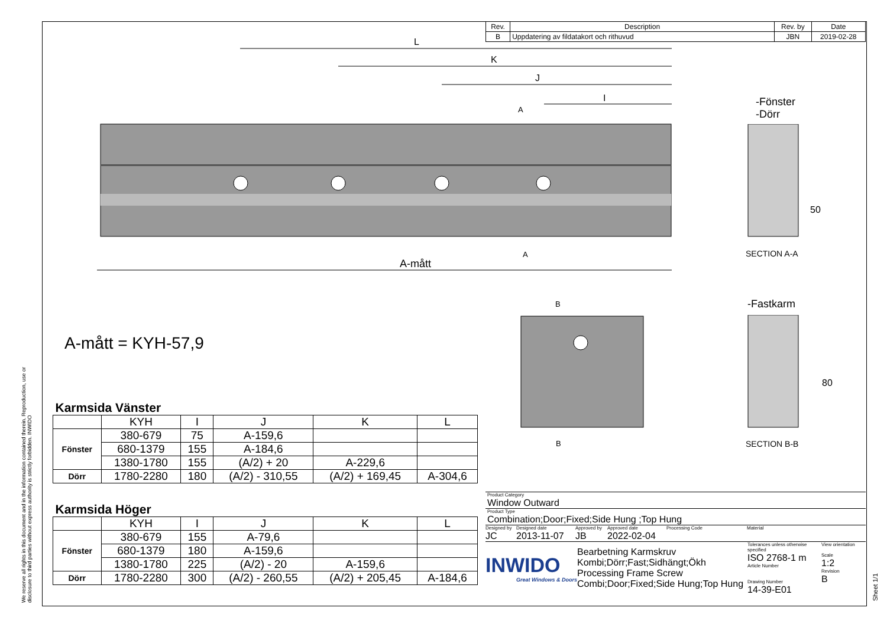| Rev. | Description | Rev. by | Date |
| B | Uppdatering av fildatakort och rithuvud | JBN | 2019-02-28 |
L
K
J
I
A-mått
A
A
-Fönster
-Dörr
50
SECTION A-A
-Fastkarm
80
SECTION B-B
B
B
A-mått = KYH-57,9
| Karmsida Vänster | | | | | |
| --- | --- | --- | --- | --- | --- |
| | KYH | I | J | K | L |
| Fönster | 380-679 | 75 | A-159,6 | | |
| | 680-1379 | 155 | A-184,6 | | |
| | 1380-1780 | 155 | (A/2) + 20 | A-229,6 | |
| Dörr | 1780-2280 | 180 | (A/2) - 310,55 | (A/2) + 169,45 | A-304,6 |
| Karmsida Höger | | | | | |
| --- | --- | --- | --- | --- | --- |
| | KYH | I | J | K | L |
| Fönster | 380-679 | 155 | A-79,6 | | |
| | 680-1379 | 180 | A-159,6 | | |
| | 1380-1780 | 225 | (A/2) - 20 | A-159,6 | |
| Dörr | 1780-2280 | 300 | (A/2) - 260,55 | (A/2) + 205,45 | A-184,6 |
Product Category
Window Outward
Product Type
Combination;Door;Fixed;Side Hung ;Top Hung
Designed by
JC
Designed date
2013-11-07
Approved by
JB
Approved date
2022-02-04
Processing Code Material
INWIDO
Great Windows & Doors
Bearbetning Karmskruv
Kombi;Dörr;Fast;Sidhängt;Ökh
Processing Frame Screw
Combi;Door;Fixed;Side Hung;Top Hung
Tolerances unless otherwise specified
ISO 2768-1 m
Article Number
Drawing Number
14-39-E01
View orientation
Scale
1:2
Revision
B
Sheet 1/1
We reserve all rights in this document and in the information contained therein. Reproduction, use or disclosure to third parties without express authority is strictly forbidden. INWIDO